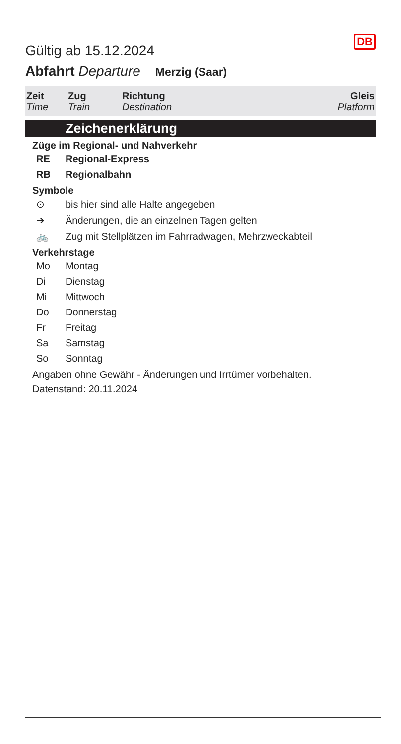Gültig ab 15.12.2024
DB
Abfahrt Departure Merzig (Saar)
| Zeit Time | Zug Train | Richtung Destination | Gleis Platform |
Zeichenerklärung
Züge im Regional- und Nahverkehr
| RE | Regional-Express |
| RB | Regionalbahn |
Symbole
| ⊙ | bis hier sind alle Halte angegeben |
| ➔ | Änderungen, die an einzelnen Tagen gelten |
| 🚲 | Zug mit Stellplätzen im Fahrradwagen, Mehrzweckabteil |
Verkehrstage
| Mo | Montag |
| Di | Dienstag |
| Mi | Mittwoch |
| Do | Donnerstag |
| Fr | Freitag |
| Sa | Samstag |
| So | Sonntag |
Angaben ohne Gewähr - Änderungen und Irrtümer vorbehalten.
Datenstand: 20.11.2024